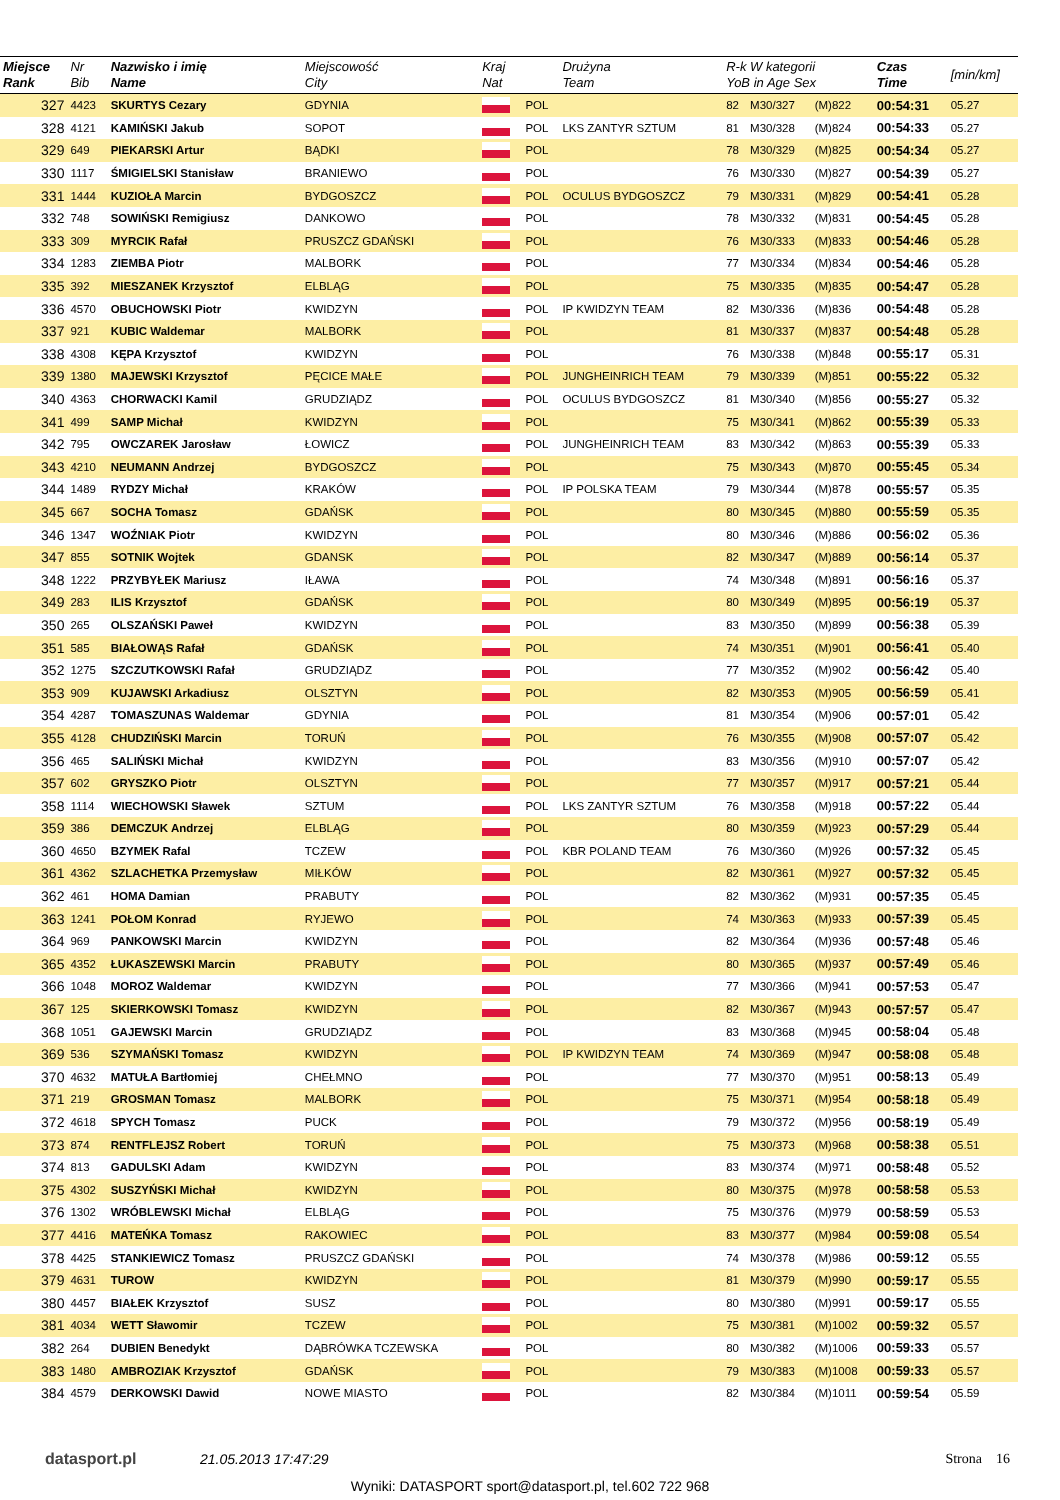| Miejsce Rank | Nr Bib | Nazwisko i imię Name | Miejscowość City | Kraj Nat | | Drużyna Team | R-k W kategorii YoB in Age Sex | | | Czas Time | [min/km] |
| --- | --- | --- | --- | --- | --- | --- | --- | --- | --- | --- | --- |
| 327 | 4423 | SKURTYS Cezary | GDYNIA | | POL | | 82 | M30/327 | (M)822 | 00:54:31 | 05.27 |
| 328 | 4121 | KAMIŃSKI Jakub | SOPOT | | POL | LKS ZANTYR SZTUM | 81 | M30/328 | (M)824 | 00:54:33 | 05.27 |
| 329 | 649 | PIEKARSKI Artur | BĄDKI | | POL | | 78 | M30/329 | (M)825 | 00:54:34 | 05.27 |
| 330 | 1117 | ŚMIGIELSKI Stanisław | BRANIEWO | | POL | | 76 | M30/330 | (M)827 | 00:54:39 | 05.27 |
| 331 | 1444 | KUZIOŁA Marcin | BYDGOSZCZ | | POL | OCULUS BYDGOSZCZ | 79 | M30/331 | (M)829 | 00:54:41 | 05.28 |
| 332 | 748 | SOWIŃSKI Remigiusz | DANKOWO | | POL | | 78 | M30/332 | (M)831 | 00:54:45 | 05.28 |
| 333 | 309 | MYRCIK Rafał | PRUSZCZ GDAŃSKI | | POL | | 76 | M30/333 | (M)833 | 00:54:46 | 05.28 |
| 334 | 1283 | ZIEMBA Piotr | MALBORK | | POL | | 77 | M30/334 | (M)834 | 00:54:46 | 05.28 |
| 335 | 392 | MIESZANEK Krzysztof | ELBLĄG | | POL | | 75 | M30/335 | (M)835 | 00:54:47 | 05.28 |
| 336 | 4570 | OBUCHOWSKI Piotr | KWIDZYN | | POL | IP KWIDZYN TEAM | 82 | M30/336 | (M)836 | 00:54:48 | 05.28 |
| 337 | 921 | KUBIC Waldemar | MALBORK | | POL | | 81 | M30/337 | (M)837 | 00:54:48 | 05.28 |
| 338 | 4308 | KĘPA Krzysztof | KWIDZYN | | POL | | 76 | M30/338 | (M)848 | 00:55:17 | 05.31 |
| 339 | 1380 | MAJEWSKI Krzysztof | PĘCICE MAŁE | | POL | JUNGHEINRICH TEAM | 79 | M30/339 | (M)851 | 00:55:22 | 05.32 |
| 340 | 4363 | CHORWACKI Kamil | GRUDZIĄDZ | | POL | OCULUS BYDGOSZCZ | 81 | M30/340 | (M)856 | 00:55:27 | 05.32 |
| 341 | 499 | SAMP Michał | KWIDZYN | | POL | | 75 | M30/341 | (M)862 | 00:55:39 | 05.33 |
| 342 | 795 | OWCZAREK Jarosław | ŁOWICZ | | POL | JUNGHEINRICH TEAM | 83 | M30/342 | (M)863 | 00:55:39 | 05.33 |
| 343 | 4210 | NEUMANN Andrzej | BYDGOSZCZ | | POL | | 75 | M30/343 | (M)870 | 00:55:45 | 05.34 |
| 344 | 1489 | RYDZY Michał | KRAKÓW | | POL | IP POLSKA TEAM | 79 | M30/344 | (M)878 | 00:55:57 | 05.35 |
| 345 | 667 | SOCHA Tomasz | GDAŃSK | | POL | | 80 | M30/345 | (M)880 | 00:55:59 | 05.35 |
| 346 | 1347 | WOŹNIAK Piotr | KWIDZYN | | POL | | 80 | M30/346 | (M)886 | 00:56:02 | 05.36 |
| 347 | 855 | SOTNIK Wojtek | GDANSK | | POL | | 82 | M30/347 | (M)889 | 00:56:14 | 05.37 |
| 348 | 1222 | PRZYBYŁEK Mariusz | IŁAWA | | POL | | 74 | M30/348 | (M)891 | 00:56:16 | 05.37 |
| 349 | 283 | ILIS Krzysztof | GDAŃSK | | POL | | 80 | M30/349 | (M)895 | 00:56:19 | 05.37 |
| 350 | 265 | OLSZAŃSKI Paweł | KWIDZYN | | POL | | 83 | M30/350 | (M)899 | 00:56:38 | 05.39 |
| 351 | 585 | BIAŁOWĄS Rafał | GDAŃSK | | POL | | 74 | M30/351 | (M)901 | 00:56:41 | 05.40 |
| 352 | 1275 | SZCZUTKOWSKI Rafał | GRUDZIĄDZ | | POL | | 77 | M30/352 | (M)902 | 00:56:42 | 05.40 |
| 353 | 909 | KUJAWSKI Arkadiusz | OLSZTYN | | POL | | 82 | M30/353 | (M)905 | 00:56:59 | 05.41 |
| 354 | 4287 | TOMASZUNAS Waldemar | GDYNIA | | POL | | 81 | M30/354 | (M)906 | 00:57:01 | 05.42 |
| 355 | 4128 | CHUDZIŃSKI Marcin | TORUŃ | | POL | | 76 | M30/355 | (M)908 | 00:57:07 | 05.42 |
| 356 | 465 | SALIŃSKI Michał | KWIDZYN | | POL | | 83 | M30/356 | (M)910 | 00:57:07 | 05.42 |
| 357 | 602 | GRYSZKO Piotr | OLSZTYN | | POL | | 77 | M30/357 | (M)917 | 00:57:21 | 05.44 |
| 358 | 1114 | WIECHOWSKI Sławek | SZTUM | | POL | LKS ZANTYR SZTUM | 76 | M30/358 | (M)918 | 00:57:22 | 05.44 |
| 359 | 386 | DEMCZUK Andrzej | ELBLĄG | | POL | | 80 | M30/359 | (M)923 | 00:57:29 | 05.44 |
| 360 | 4650 | BZYMEK Rafal | TCZEW | | POL | KBR POLAND TEAM | 76 | M30/360 | (M)926 | 00:57:32 | 05.45 |
| 361 | 4362 | SZLACHETKA Przemysław | MIŁKÓW | | POL | | 82 | M30/361 | (M)927 | 00:57:32 | 05.45 |
| 362 | 461 | HOMA Damian | PRABUTY | | POL | | 82 | M30/362 | (M)931 | 00:57:35 | 05.45 |
| 363 | 1241 | POŁOM Konrad | RYJEWO | | POL | | 74 | M30/363 | (M)933 | 00:57:39 | 05.45 |
| 364 | 969 | PANKOWSKI Marcin | KWIDZYN | | POL | | 82 | M30/364 | (M)936 | 00:57:48 | 05.46 |
| 365 | 4352 | ŁUKASZEWSKI Marcin | PRABUTY | | POL | | 80 | M30/365 | (M)937 | 00:57:49 | 05.46 |
| 366 | 1048 | MOROZ Waldemar | KWIDZYN | | POL | | 77 | M30/366 | (M)941 | 00:57:53 | 05.47 |
| 367 | 125 | SKIERKOWSKI Tomasz | KWIDZYN | | POL | | 82 | M30/367 | (M)943 | 00:57:57 | 05.47 |
| 368 | 1051 | GAJEWSKI Marcin | GRUDZIĄDZ | | POL | | 83 | M30/368 | (M)945 | 00:58:04 | 05.48 |
| 369 | 536 | SZYMAŃSKI Tomasz | KWIDZYN | | POL | IP KWIDZYN TEAM | 74 | M30/369 | (M)947 | 00:58:08 | 05.48 |
| 370 | 4632 | MATUŁA Bartłomiej | CHEŁMNO | | POL | | 77 | M30/370 | (M)951 | 00:58:13 | 05.49 |
| 371 | 219 | GROSMAN Tomasz | MALBORK | | POL | | 75 | M30/371 | (M)954 | 00:58:18 | 05.49 |
| 372 | 4618 | SPYCH Tomasz | PUCK | | POL | | 79 | M30/372 | (M)956 | 00:58:19 | 05.49 |
| 373 | 874 | RENTFLEJSZ Robert | TORUŃ | | POL | | 75 | M30/373 | (M)968 | 00:58:38 | 05.51 |
| 374 | 813 | GADULSKI Adam | KWIDZYN | | POL | | 83 | M30/374 | (M)971 | 00:58:48 | 05.52 |
| 375 | 4302 | SUSZYŃSKI Michał | KWIDZYN | | POL | | 80 | M30/375 | (M)978 | 00:58:58 | 05.53 |
| 376 | 1302 | WRÓBLEWSKI Michał | ELBLĄG | | POL | | 75 | M30/376 | (M)979 | 00:58:59 | 05.53 |
| 377 | 4416 | MATEŃKA Tomasz | RAKOWIEC | | POL | | 83 | M30/377 | (M)984 | 00:59:08 | 05.54 |
| 378 | 4425 | STANKIEWICZ Tomasz | PRUSZCZ GDAŃSKI | | POL | | 74 | M30/378 | (M)986 | 00:59:12 | 05.55 |
| 379 | 4631 | TUROW | KWIDZYN | | POL | | 81 | M30/379 | (M)990 | 00:59:17 | 05.55 |
| 380 | 4457 | BIAŁEK Krzysztof | SUSZ | | POL | | 80 | M30/380 | (M)991 | 00:59:17 | 05.55 |
| 381 | 4034 | WETT Sławomir | TCZEW | | POL | | 75 | M30/381 | (M)1002 | 00:59:32 | 05.57 |
| 382 | 264 | DUBIEN Benedykt | DĄBRÓWKA TCZEWSKA | | POL | | 80 | M30/382 | (M)1006 | 00:59:33 | 05.57 |
| 383 | 1480 | AMBROZIAK Krzysztof | GDAŃSK | | POL | | 79 | M30/383 | (M)1008 | 00:59:33 | 05.57 |
| 384 | 4579 | DERKOWSKI Dawid | NOWE MIASTO | | POL | | 82 | M30/384 | (M)1011 | 00:59:54 | 05.59 |
datasport.pl 21.05.2013 17:47:29 Strona 16
Wyniki: DATASPORT sport@datasport.pl, tel.602 722 968